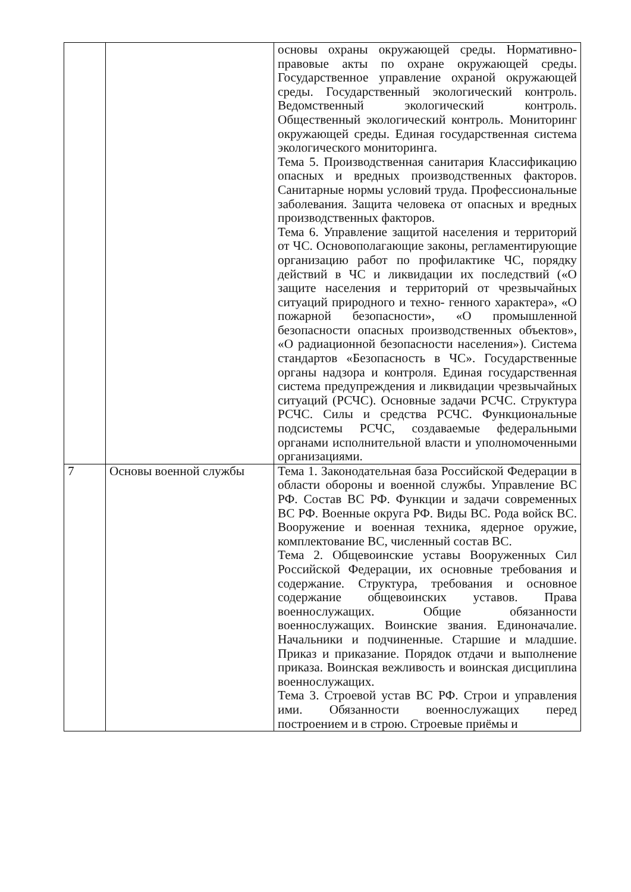| | | основы охраны окружающей среды. Нормативно-правовые акты по охране окружающей среды. Государственное управление охраной окружающей среды. Государственный экологический контроль. Ведомственный экологический контроль. Общественный экологический контроль. Мониторинг окружающей среды. Единая государственная система экологического мониторинга. Тема 5. Производственная санитария Классификацию опасных и вредных производственных факторов. Санитарные нормы условий труда. Профессиональные заболевания. Защита человека от опасных и вредных производственных факторов. Тема 6. Управление защитой населения и территорий от ЧС. Основополагающие законы, регламентирующие организацию работ по профилактике ЧС, порядку действий в ЧС и ликвидации их последствий («О защите населения и территорий от чрезвычайных ситуаций природного и техно- генного характера», «О пожарной безопасности», «О промышленной безопасности опасных производственных объектов», «О радиационной безопасности населения»). Система стандартов «Безопасность в ЧС». Государственные органы надзора и контроля. Единая государственная система предупреждения и ликвидации чрезвычайных ситуаций (РСЧС). Основные задачи РСЧС. Структура РСЧС. Силы и средства РСЧС. Функциональные подсистемы РСЧС, создаваемые федеральными органами исполнительной власти и уполномоченными организациями. |
| 7 | Основы военной службы | Тема 1. Законодательная база Российской Федерации в области обороны и военной службы. Управление ВС РФ. Состав ВС РФ. Функции и задачи современных ВС РФ. Военные округа РФ. Виды ВС. Рода войск ВС. Вооружение и военная техника, ядерное оружие, комплектование ВС, численный состав ВС. Тема 2. Общевоинские уставы Вооруженных Сил Российской Федерации, их основные требования и содержание. Структура, требования и основное содержание общевоинских уставов. Права военнослужащих. Общие обязанности военнослужащих. Воинские звания. Единоначалие. Начальники и подчиненные. Старшие и младшие. Приказ и приказание. Порядок отдачи и выполнение приказа. Воинская вежливость и воинская дисциплина военнослужащих. Тема 3. Строевой устав ВС РФ. Строи и управления ими. Обязанности военнослужащих перед построением и в строю. Строевые приёмы и |